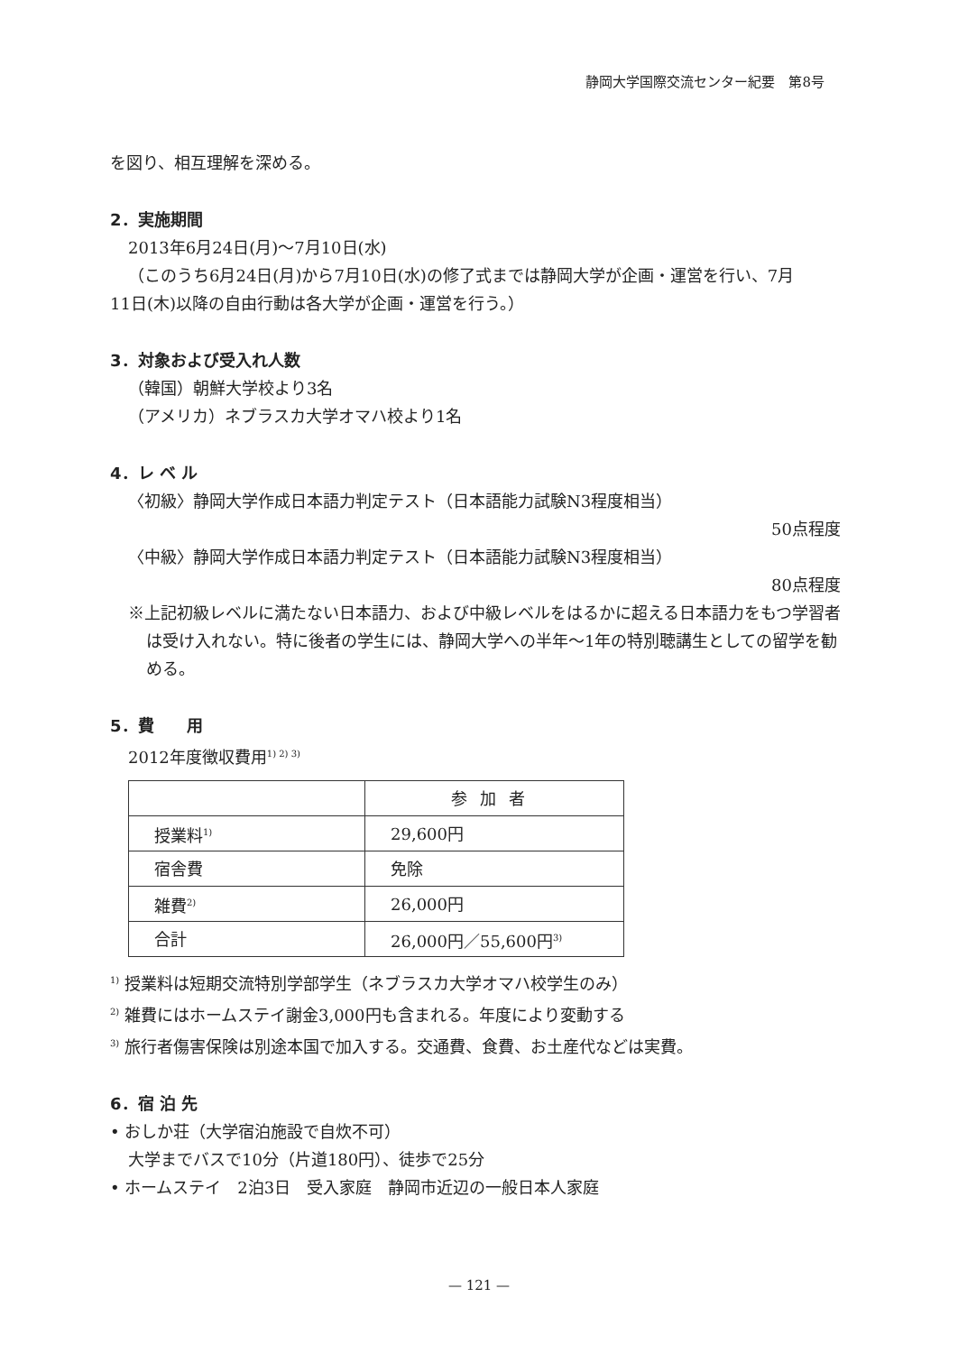静岡大学国際交流センター紀要　第8号
を図り、相互理解を深める。
2．実施期間
2013年6月24日(月)〜7月10日(水)
（このうち6月24日(月)から7月10日(水)の修了式までは静岡大学が企画・運営を行い、7月
11日(木)以降の自由行動は各大学が企画・運営を行う。）
3．対象および受入れ人数
（韓国）朝鮮大学校より3名
（アメリカ）ネブラスカ大学オマハ校より1名
4．レ ベ ル
〈初級〉静岡大学作成日本語力判定テスト（日本語能力試験N3程度相当）
50点程度
〈中級〉静岡大学作成日本語力判定テスト（日本語能力試験N3程度相当）
80点程度
※上記初級レベルに満たない日本語力、および中級レベルをはるかに超える日本語力をもつ学習者は受け入れない。特に後者の学生には、静岡大学への半年〜1年の特別聴講生としての留学を勧める。
5．費　　用
2012年度徴収費用<sup>1) 2) 3)</sup>
| | 参加者 |
| --- | --- |
| 授業料<sup>1)</sup> | 29,600円 |
| 宿舎費 | 免除 |
| 雑費<sup>2)</sup> | 26,000円 |
| 合計 | 26,000円／55,600円<sup>3)</sup> |
<sup>1)</sup> 授業料は短期交流特別学部学生（ネブラスカ大学オマハ校学生のみ）
<sup>2)</sup> 雑費にはホームステイ謝金3,000円も含まれる。年度により変動する
<sup>3)</sup> 旅行者傷害保険は別途本国で加入する。交通費、食費、お土産代などは実費。
6．宿 泊 先
• おしか荘（大学宿泊施設で自炊不可）
大学までバスで10分（片道180円）、徒歩で25分
• ホームステイ　2泊3日　受入家庭　静岡市近辺の一般日本人家庭
— 121 —